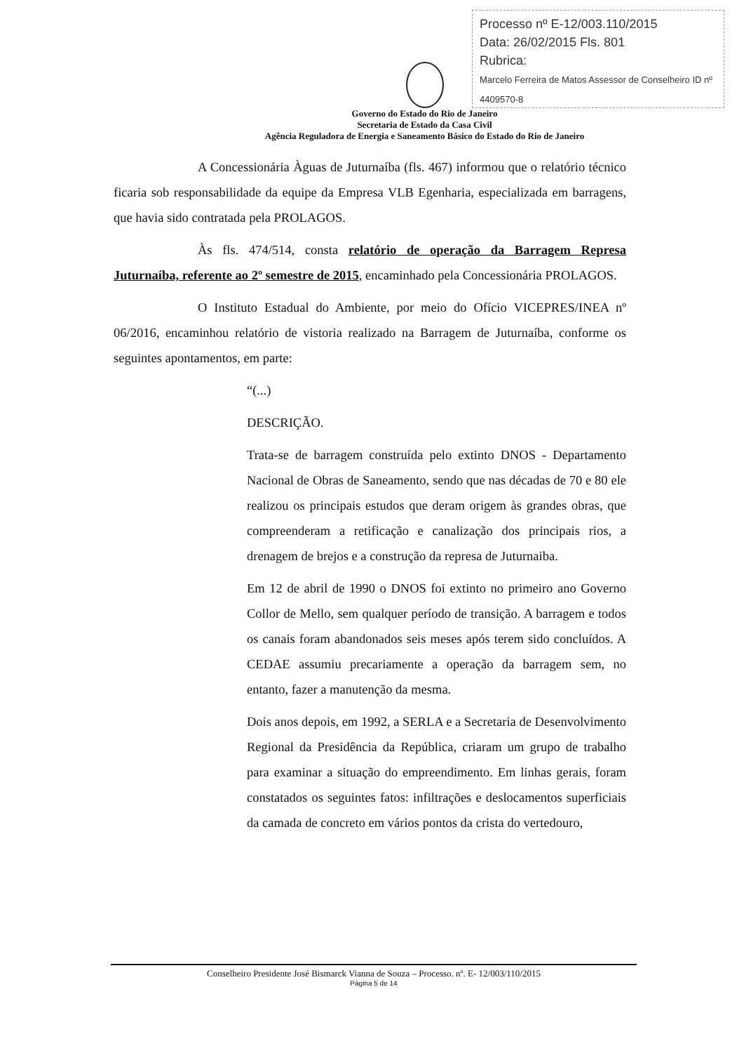Processo nº E-12/003.110/2015
Data: 26/02/2015 Fls. 801
Rubrica:
Marcelo Ferreira de Matos Assessor de Conselheiro ID nº 4409570-8
Governo do Estado do Rio de Janeiro
Secretaria de Estado da Casa Civil
Agência Reguladora de Energia e Saneamento Básico do Estado do Rio de Janeiro
A Concessionária Àguas de Juturnaíba (fls. 467) informou que o relatório técnico ficaria sob responsabilidade da equipe da Empresa VLB Egenharia, especializada em barragens, que havia sido contratada pela PROLAGOS.
Às fls. 474/514, consta relatório de operação da Barragem Represa Juturnaíba, referente ao 2º semestre de 2015, encaminhado pela Concessionária PROLAGOS.
O Instituto Estadual do Ambiente, por meio do Ofício VICEPRES/INEA nº 06/2016, encaminhou relatório de vistoria realizado na Barragem de Juturnaíba, conforme os seguintes apontamentos, em parte:
“(...)
DESCRIÇÃO.
Trata-se de barragem construída pelo extinto DNOS - Departamento Nacional de Obras de Saneamento, sendo que nas décadas de 70 e 80 ele realizou os principais estudos que deram origem às grandes obras, que compreenderam a retificação e canalização dos principais rios, a drenagem de brejos e a construção da represa de Juturnaiba.
Em 12 de abril de 1990 o DNOS foi extinto no primeiro ano Governo Collor de Mello, sem qualquer período de transição. A barragem e todos os canais foram abandonados seis meses após terem sido concluídos. A CEDAE assumiu precariamente a operação da barragem sem, no entanto, fazer a manutenção da mesma.
Dois anos depois, em 1992, a SERLA e a Secretaria de Desenvolvimento Regional da Presidência da República, criaram um grupo de trabalho para examinar a situação do empreendimento. Em linhas gerais, foram constatados os seguintes fatos: infiltrações e deslocamentos superficiais da camada de concreto em vários pontos da crista do vertedouro,
Conselheiro Presidente José Bismarck Vianna de Souza – Processo. nº. E- 12/003/110/2015
Página 5 de 14